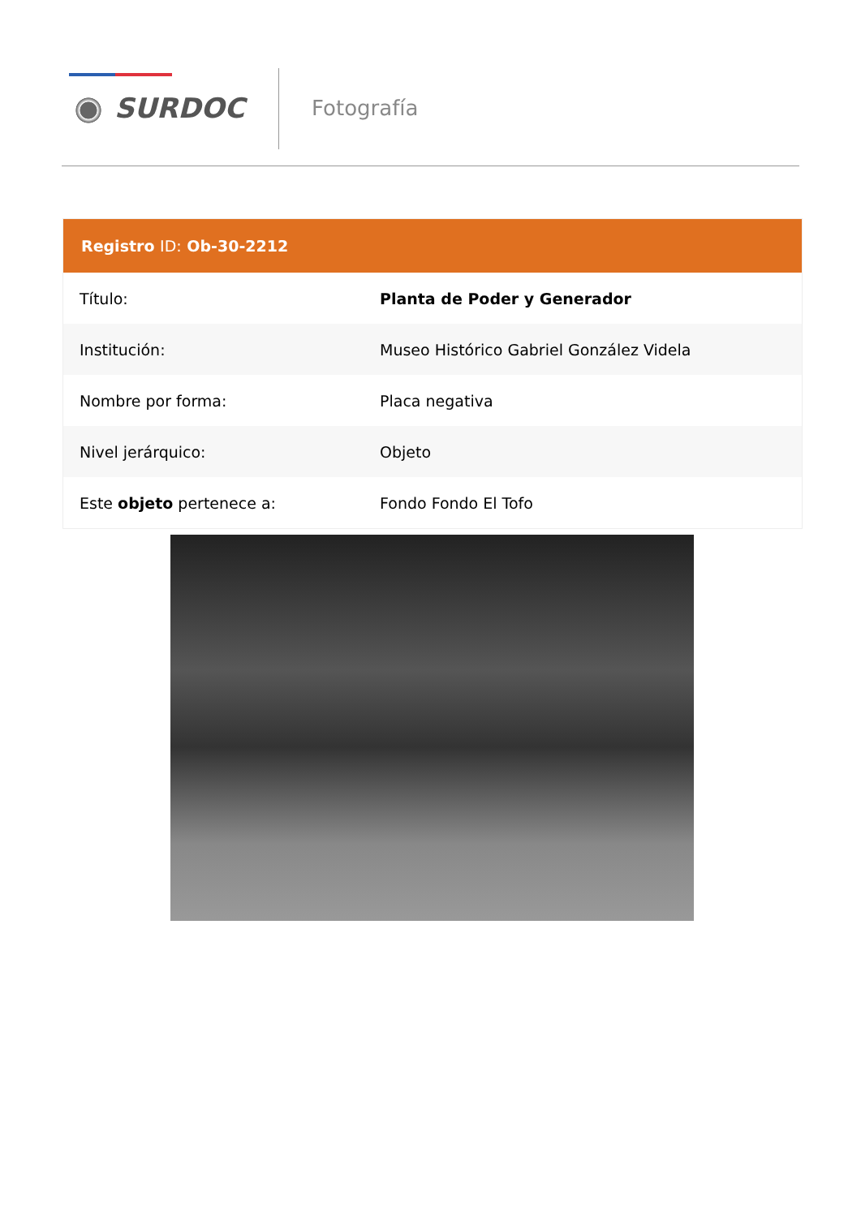SURDOC Fotografía
| Registro ID: Ob-30-2212 | |
| --- | --- |
| Título: | Planta de Poder y Generador |
| Institución: | Museo Histórico Gabriel González Videla |
| Nombre por forma: | Placa negativa |
| Nivel jerárquico: | Objeto |
| Este objeto pertenece a: | Fondo Fondo El Tofo |